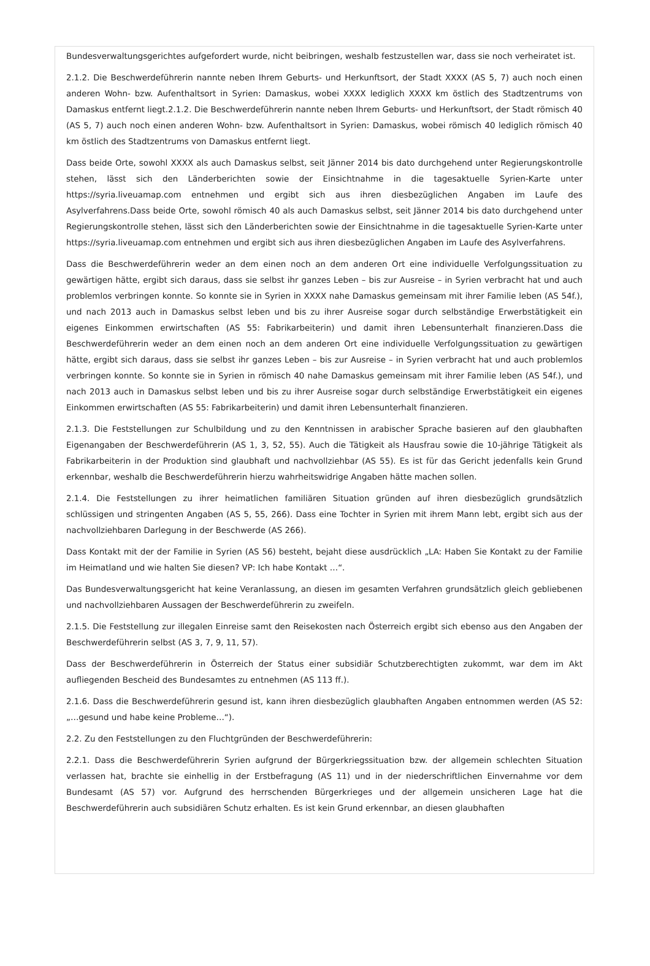Bundesverwaltungsgerichtes aufgefordert wurde, nicht beibringen, weshalb festzustellen war, dass sie noch verheiratet ist.
2.1.2. Die Beschwerdeführerin nannte neben Ihrem Geburts- und Herkunftsort, der Stadt XXXX (AS 5, 7) auch noch einen anderen Wohn- bzw. Aufenthaltsort in Syrien: Damaskus, wobei XXXX lediglich XXXX km östlich des Stadtzentrums von Damaskus entfernt liegt.2.1.2. Die Beschwerdeführerin nannte neben Ihrem Geburts- und Herkunftsort, der Stadt römisch 40 (AS 5, 7) auch noch einen anderen Wohn- bzw. Aufenthaltsort in Syrien: Damaskus, wobei römisch 40 lediglich römisch 40 km östlich des Stadtzentrums von Damaskus entfernt liegt.
Dass beide Orte, sowohl XXXX als auch Damaskus selbst, seit Jänner 2014 bis dato durchgehend unter Regierungskontrolle stehen, lässt sich den Länderberichten sowie der Einsichtnahme in die tagesaktuelle Syrien-Karte unter https://syria.liveuamap.com entnehmen und ergibt sich aus ihren diesbezüglichen Angaben im Laufe des Asylverfahrens.Dass beide Orte, sowohl römisch 40 als auch Damaskus selbst, seit Jänner 2014 bis dato durchgehend unter Regierungskontrolle stehen, lässt sich den Länderberichten sowie der Einsichtnahme in die tagesaktuelle Syrien-Karte unter https://syria.liveuamap.com entnehmen und ergibt sich aus ihren diesbezüglichen Angaben im Laufe des Asylverfahrens.
Dass die Beschwerdeführerin weder an dem einen noch an dem anderen Ort eine individuelle Verfolgungssituation zu gewärtigen hätte, ergibt sich daraus, dass sie selbst ihr ganzes Leben – bis zur Ausreise – in Syrien verbracht hat und auch problemlos verbringen konnte. So konnte sie in Syrien in XXXX nahe Damaskus gemeinsam mit ihrer Familie leben (AS 54f.), und nach 2013 auch in Damaskus selbst leben und bis zu ihrer Ausreise sogar durch selbständige Erwerbstätigkeit ein eigenes Einkommen erwirtschaften (AS 55: Fabrikarbeiterin) und damit ihren Lebensunterhalt finanzieren.Dass die Beschwerdeführerin weder an dem einen noch an dem anderen Ort eine individuelle Verfolgungssituation zu gewärtigen hätte, ergibt sich daraus, dass sie selbst ihr ganzes Leben – bis zur Ausreise – in Syrien verbracht hat und auch problemlos verbringen konnte. So konnte sie in Syrien in römisch 40 nahe Damaskus gemeinsam mit ihrer Familie leben (AS 54f.), und nach 2013 auch in Damaskus selbst leben und bis zu ihrer Ausreise sogar durch selbständige Erwerbstätigkeit ein eigenes Einkommen erwirtschaften (AS 55: Fabrikarbeiterin) und damit ihren Lebensunterhalt finanzieren.
2.1.3. Die Feststellungen zur Schulbildung und zu den Kenntnissen in arabischer Sprache basieren auf den glaubhaften Eigenangaben der Beschwerdeführerin (AS 1, 3, 52, 55). Auch die Tätigkeit als Hausfrau sowie die 10-jährige Tätigkeit als Fabrikarbeiterin in der Produktion sind glaubhaft und nachvollziehbar (AS 55). Es ist für das Gericht jedenfalls kein Grund erkennbar, weshalb die Beschwerdeführerin hierzu wahrheitswidrige Angaben hätte machen sollen.
2.1.4. Die Feststellungen zu ihrer heimatlichen familiären Situation gründen auf ihren diesbezüglich grundsätzlich schlüssigen und stringenten Angaben (AS 5, 55, 266). Dass eine Tochter in Syrien mit ihrem Mann lebt, ergibt sich aus der nachvollziehbaren Darlegung in der Beschwerde (AS 266).
Dass Kontakt mit der der Familie in Syrien (AS 56) besteht, bejaht diese ausdrücklich „LA: Haben Sie Kontakt zu der Familie im Heimatland und wie halten Sie diesen? VP: Ich habe Kontakt …“.
Das Bundesverwaltungsgericht hat keine Veranlassung, an diesen im gesamten Verfahren grundsätzlich gleich gebliebenen und nachvollziehbaren Aussagen der Beschwerdeführerin zu zweifeln.
2.1.5. Die Feststellung zur illegalen Einreise samt den Reisekosten nach Österreich ergibt sich ebenso aus den Angaben der Beschwerdeführerin selbst (AS 3, 7, 9, 11, 57).
Dass der Beschwerdeführerin in Österreich der Status einer subsidiär Schutzberechtigten zukommt, war dem im Akt aufliegenden Bescheid des Bundesamtes zu entnehmen (AS 113 ff.).
2.1.6. Dass die Beschwerdeführerin gesund ist, kann ihren diesbezüglich glaubhaften Angaben entnommen werden (AS 52: „…gesund und habe keine Probleme…“).
2.2. Zu den Feststellungen zu den Fluchtgründen der Beschwerdeführerin:
2.2.1. Dass die Beschwerdeführerin Syrien aufgrund der Bürgerkriegssituation bzw. der allgemein schlechten Situation verlassen hat, brachte sie einhellig in der Erstbefragung (AS 11) und in der niederschriftlichen Einvernahme vor dem Bundesamt (AS 57) vor. Aufgrund des herrschenden Bürgerkrieges und der allgemein unsicheren Lage hat die Beschwerdeführerin auch subsidiären Schutz erhalten. Es ist kein Grund erkennbar, an diesen glaubhaften